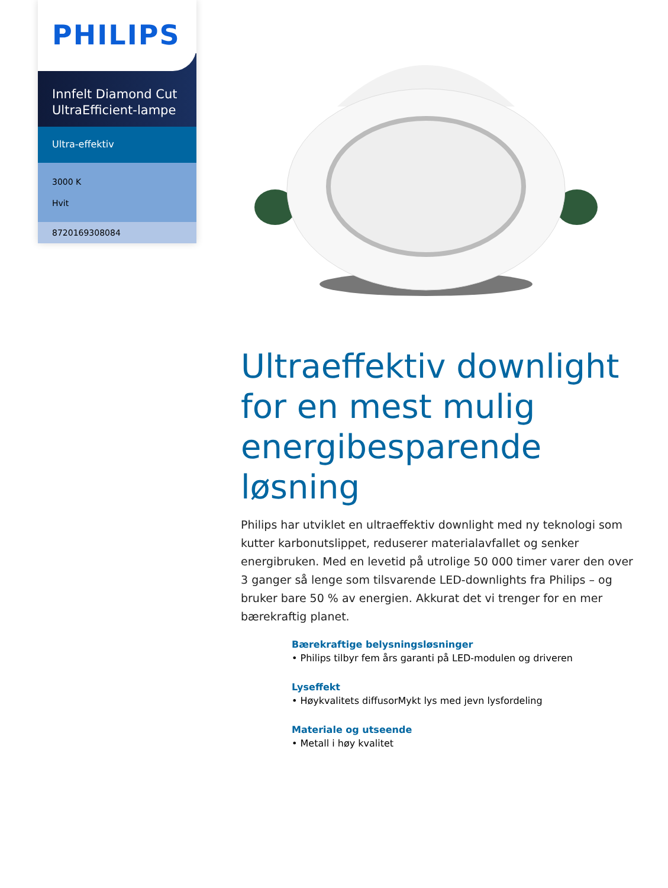PHILIPS
Innfelt Diamond Cut UltraEfficient-lampe
Ultra-effektiv
3000 K
Hvit
8720169308084
Ultraeffektiv downlight for en mest mulig energibesparende løsning
Philips har utviklet en ultraeffektiv downlight med ny teknologi som kutter karbonutslippet, reduserer materialavfallet og senker energibruken. Med en levetid på utrolige 50 000 timer varer den over 3 ganger så lenge som tilsvarende LED-downlights fra Philips – og bruker bare 50 % av energien. Akkurat det vi trenger for en mer bærekraftig planet.
Bærekraftige belysningsløsninger
• Philips tilbyr fem års garanti på LED-modulen og driveren
Lyseffekt
• Høykvalitets diffusorMykt lys med jevn lysfordeling
Materiale og utseende
• Metall i høy kvalitet